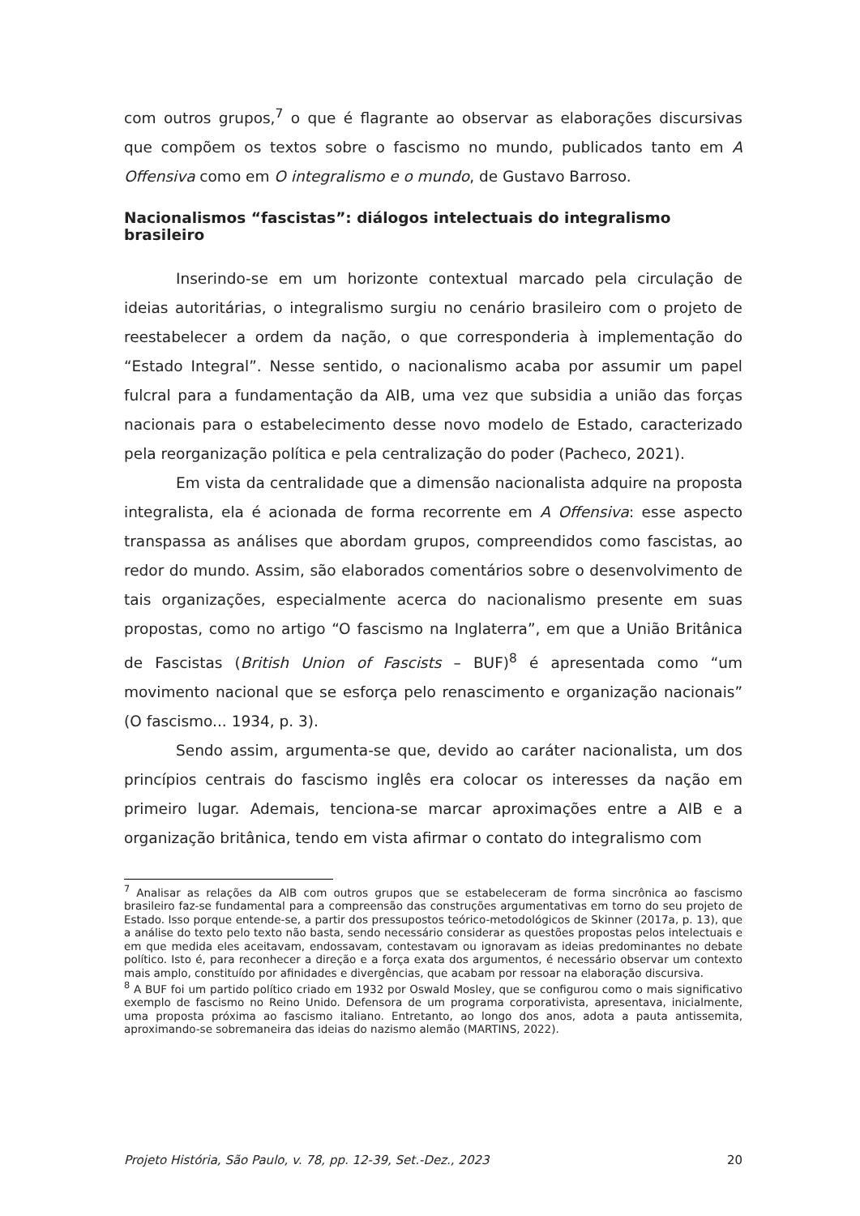com outros grupos,<sup>7</sup> o que é flagrante ao observar as elaborações discursivas que compõem os textos sobre o fascismo no mundo, publicados tanto em A Offensiva como em O integralismo e o mundo, de Gustavo Barroso.
Nacionalismos “fascistas”: diálogos intelectuais do integralismo brasileiro
Inserindo-se em um horizonte contextual marcado pela circulação de ideias autoritárias, o integralismo surgiu no cenário brasileiro com o projeto de reestabelecer a ordem da nação, o que corresponderia à implementação do “Estado Integral”. Nesse sentido, o nacionalismo acaba por assumir um papel fulcral para a fundamentação da AIB, uma vez que subsidia a união das forças nacionais para o estabelecimento desse novo modelo de Estado, caracterizado pela reorganização política e pela centralização do poder (Pacheco, 2021).
Em vista da centralidade que a dimensão nacionalista adquire na proposta integralista, ela é acionada de forma recorrente em A Offensiva: esse aspecto transpassa as análises que abordam grupos, compreendidos como fascistas, ao redor do mundo. Assim, são elaborados comentários sobre o desenvolvimento de tais organizações, especialmente acerca do nacionalismo presente em suas propostas, como no artigo “O fascismo na Inglaterra”, em que a União Britânica de Fascistas (British Union of Fascists – BUF)<sup>8</sup> é apresentada como “um movimento nacional que se esforça pelo renascimento e organização nacionais” (O fascismo... 1934, p. 3).
Sendo assim, argumenta-se que, devido ao caráter nacionalista, um dos princípios centrais do fascismo inglês era colocar os interesses da nação em primeiro lugar. Ademais, tenciona-se marcar aproximações entre a AIB e a organização britânica, tendo em vista afirmar o contato do integralismo com
<sup>7</sup> Analisar as relações da AIB com outros grupos que se estabeleceram de forma sincrônica ao fascismo brasileiro faz-se fundamental para a compreensão das construções argumentativas em torno do seu projeto de Estado. Isso porque entende-se, a partir dos pressupostos teórico-metodológicos de Skinner (2017a, p. 13), que a análise do texto pelo texto não basta, sendo necessário considerar as questões propostas pelos intelectuais e em que medida eles aceitavam, endossavam, contestavam ou ignoravam as ideias predominantes no debate político. Isto é, para reconhecer a direção e a força exata dos argumentos, é necessário observar um contexto mais amplo, constituído por afinidades e divergências, que acabam por ressoar na elaboração discursiva.
<sup>8</sup> A BUF foi um partido político criado em 1932 por Oswald Mosley, que se configurou como o mais significativo exemplo de fascismo no Reino Unido. Defensora de um programa corporativista, apresentava, inicialmente, uma proposta próxima ao fascismo italiano. Entretanto, ao longo dos anos, adota a pauta antissemita, aproximando-se sobremaneira das ideias do nazismo alemão (MARTINS, 2022).
Projeto História, São Paulo, v. 78, pp. 12-39, Set.-Dez., 2023 20